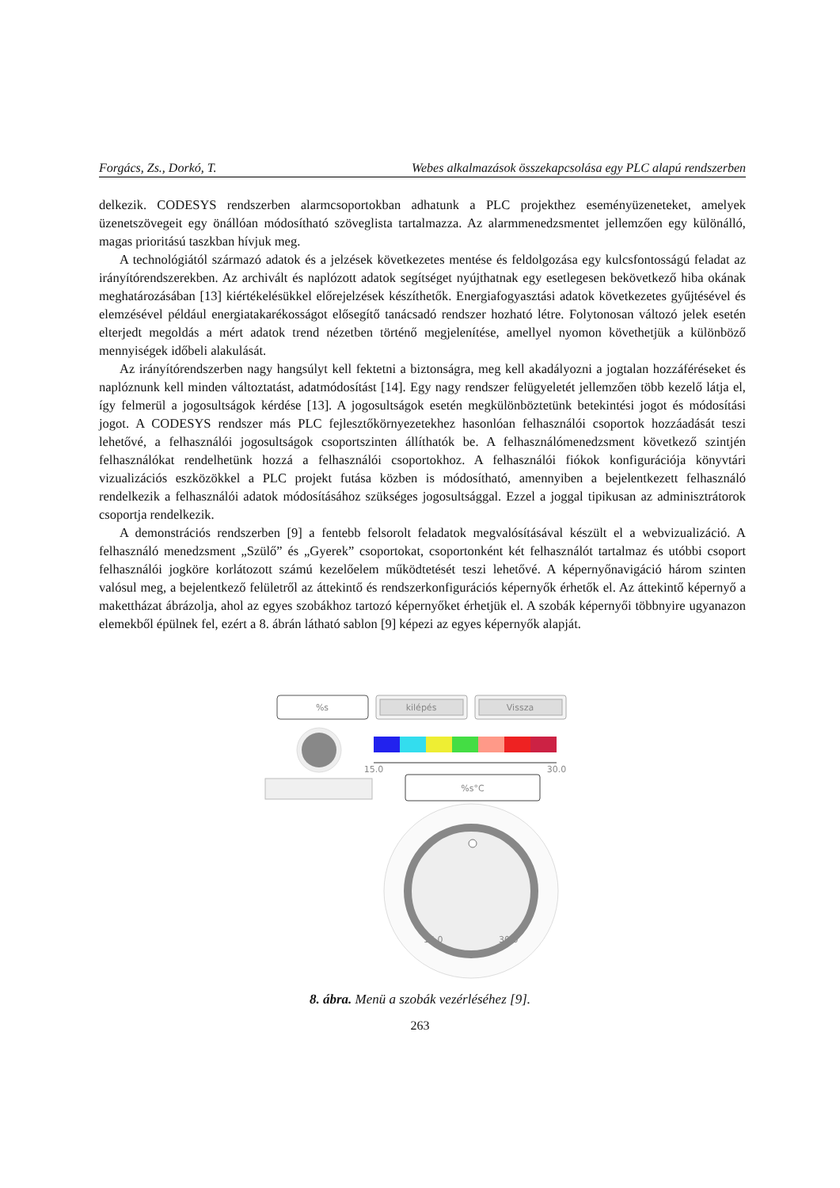Forgács, Zs., Dorkó, T. Webes alkalmazások összekapcsolása egy PLC alapú rendszerben
delkezik. CODESYS rendszerben alarmcsoportokban adhatunk a PLC projekthez eseményüzeneteket, amelyek üzenetszövegeit egy önállóan módosítható szöveglista tartalmazza. Az alarmmenedzsmentet jellemzően egy különálló, magas prioritású taszkban hívjuk meg.
A technológiától származó adatok és a jelzések következetes mentése és feldolgozása egy kulcsfontosságú feladat az irányítórendszerekben. Az archivált és naplózott adatok segítséget nyújthatnak egy esetlegesen bekövetkező hiba okának meghatározásában [13] kiértékelésükkel előrejelzések készíthetők. Energiafogyasztási adatok következetes gyűjtésével és elemzésével például energiatakarékosságot elősegítő tanácsadó rendszer hozható létre. Folytonosan változó jelek esetén elterjedt megoldás a mért adatok trend nézetben történő megjelenítése, amellyel nyomon követhetjük a különböző mennyiségek időbeli alakulását.
Az irányítórendszerben nagy hangsúlyt kell fektetni a biztonságra, meg kell akadályozni a jogtalan hozzáféréseket és naplóznunk kell minden változtatást, adatmódosítást [14]. Egy nagy rendszer felügyeletét jellemzően több kezelő látja el, így felmerül a jogosultságok kérdése [13]. A jogosultságok esetén megkülönböztetünk betekintési jogot és módosítási jogot. A CODESYS rendszer más PLC fejlesztőkörnyezetekhez hasonlóan felhasználói csoportok hozzáadását teszi lehetővé, a felhasználói jogosultságok csoportszinten állíthatók be. A felhasználómenedzsment következő szintjén felhasználókat rendelhetünk hozzá a felhasználói csoportokhoz. A felhasználói fiókok konfigurációja könyvtári vizualizációs eszközökkel a PLC projekt futása közben is módosítható, amennyiben a bejelentkezett felhasználó rendelkezik a felhasználói adatok módosításához szükséges jogosultsággal. Ezzel a joggal tipikusan az adminisztrátorok csoportja rendelkezik.
A demonstrációs rendszerben [9] a fentebb felsorolt feladatok megvalósításával készült el a webvizualizáció. A felhasználó menedzsment „Szülő” és „Gyerek” csoportokat, csoportonként két felhasználót tartalmaz és utóbbi csoport felhasználói jogköre korlátozott számú kezelőelem működtetését teszi lehetővé. A képernyőnavigáció három szinten valósul meg, a bejelentkező felületről az áttekintő és rendszerkonfigurációs képernyők érhetők el. Az áttekintő képernyő a makettházat ábrázolja, ahol az egyes szobákhoz tartozó képernyőket érhetjük el. A szobák képernyői többnyire ugyanazon elemekből épülnek fel, ezért a 8. ábrán látható sablon [9] képezi az egyes képernyők alapját.
%s
kilépés
Vissza
15.0
30.0
%s°C
15.0
30.0
8. ábra. Menü a szobák vezérléséhez [9].
263